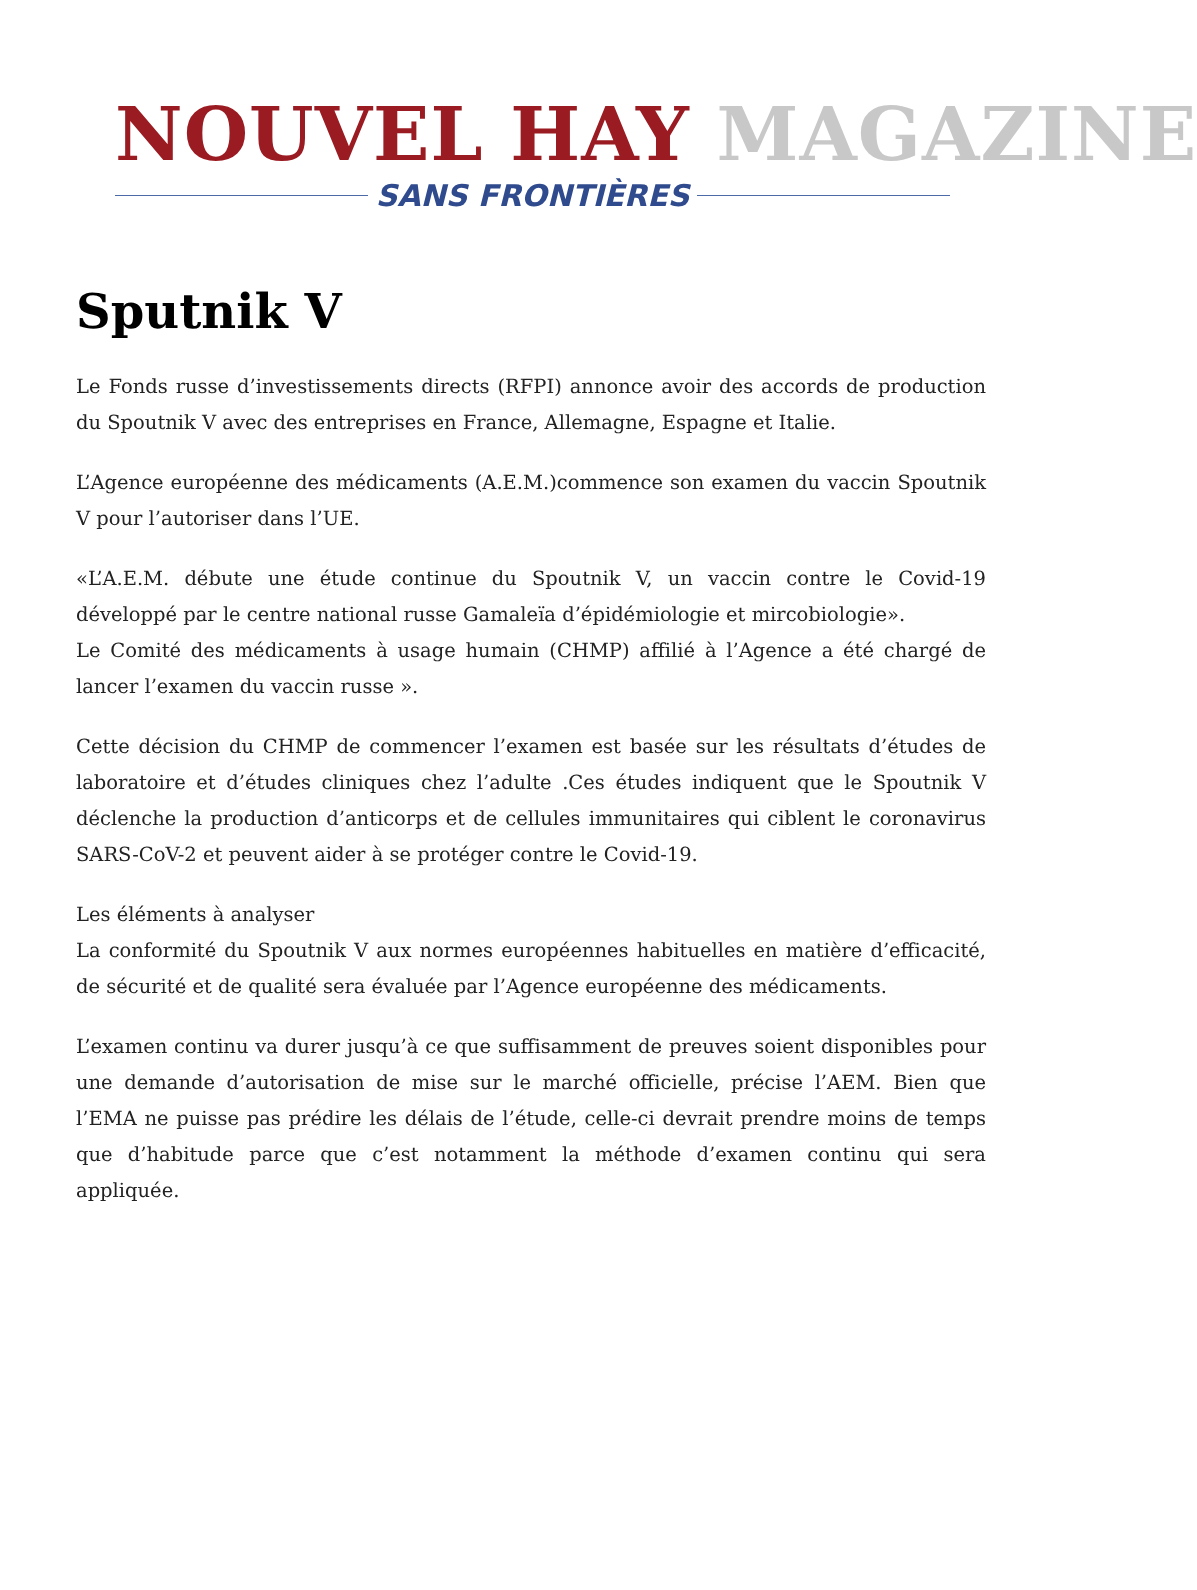NOUVEL HAY MAGAZINE
SANS FRONTIÈRES
Sputnik V
Le Fonds russe d’investissements directs (RFPI) annonce avoir des accords de production du Spoutnik V avec des entreprises en France, Allemagne, Espagne et Italie.
L’Agence européenne des médicaments (A.E.M.)commence son examen du vaccin Spoutnik V pour l’autoriser dans l’UE.
«L’A.E.M. débute une étude continue du Spoutnik V, un vaccin contre le Covid-19 développé par le centre national russe Gamaleïa d’épidémiologie et mircobiologie».
Le Comité des médicaments à usage humain (CHMP) affilié à l’Agence a été chargé de lancer l’examen du vaccin russe ».
Cette décision du CHMP de commencer l’examen est basée sur les résultats d’études de laboratoire et d’études cliniques chez l’adulte .Ces études indiquent que le Spoutnik V déclenche la production d’anticorps et de cellules immunitaires qui ciblent le coronavirus SARS-CoV-2 et peuvent aider à se protéger contre le Covid-19.
Les éléments à analyser
La conformité du Spoutnik V aux normes européennes habituelles en matière d’efficacité, de sécurité et de qualité sera évaluée par l’Agence européenne des médicaments.
L’examen continu va durer jusqu’à ce que suffisamment de preuves soient disponibles pour une demande d’autorisation de mise sur le marché officielle, précise l’AEM. Bien que l’EMA ne puisse pas prédire les délais de l’étude, celle-ci devrait prendre moins de temps que d’habitude parce que c’est notamment la méthode d’examen continu qui sera appliquée.